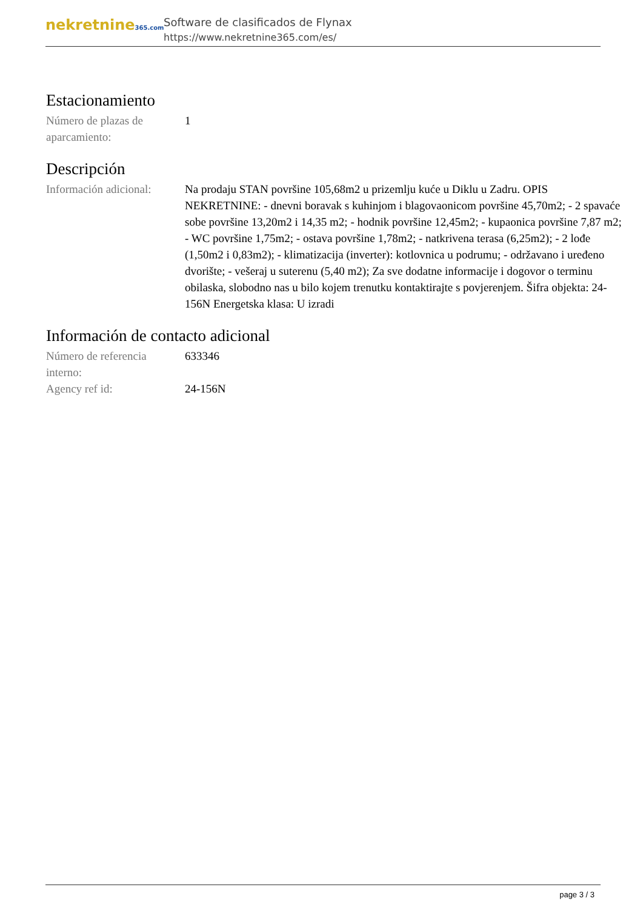nekretnine365.com
Software de clasificados de Flynax
https://www.nekretnine365.com/es/
Estacionamiento
| Número de plazas de aparcamiento: | 1 |
Descripción
| Información adicional: | Na prodaju STAN površine 105,68m2 u prizemlju kuće u Diklu u Zadru. OPIS NEKRETNINE: - dnevni boravak s kuhinjom i blagovaonicom površine 45,70m2; - 2 spavaće sobe površine 13,20m2 i 14,35 m2; - hodnik površine 12,45m2; - kupaonica površine 7,87 m2; - WC površine 1,75m2; - ostava površine 1,78m2; - natkrivena terasa (6,25m2); - 2 lođe (1,50m2 i 0,83m2); - klimatizacija (inverter): kotlovnica u podrumu; - održavano i uređeno dvorište; - vešeraj u suterenu (5,40 m2); Za sve dodatne informacije i dogovor o terminu obilaska, slobodno nas u bilo kojem trenutku kontaktirajte s povjerenjem. Šifra objekta: 24-156N Energetska klasa: U izradi |
Información de contacto adicional
| Número de referencia interno: | 633346 |
| Agency ref id: | 24-156N |
page 3 / 3